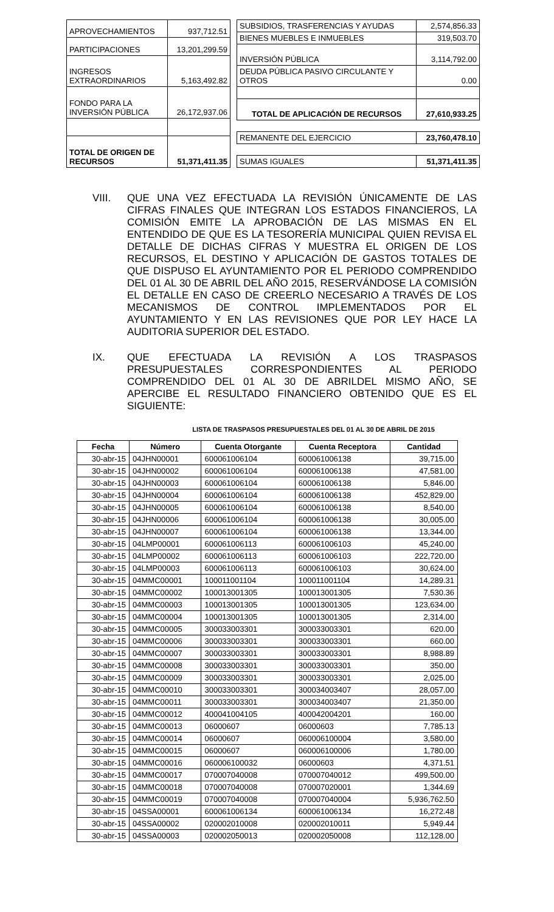| APROVECHAMIENTOS | 937,712.51 |
| PARTICIPACIONES | 13,201,299.59 |
| INGRESOS EXTRAORDINARIOS | 5,163,492.82 |
| FONDO PARA LA INVERSIÓN PÚBLICA | 26,172,937.06 |
| TOTAL DE ORIGEN DE RECURSOS | 51,371,411.35 |
| SUBSIDIOS, TRASFERENCIAS Y AYUDAS | 2,574,856.33 |
| BIENES MUEBLES E INMUEBLES | 319,503.70 |
| INVERSIÓN PÚBLICA | 3,114,792.00 |
| DEUDA PÚBLICA PASIVO CIRCULANTE Y OTROS | 0.00 |
| TOTAL DE APLICACIÓN DE RECURSOS | 27,610,933.25 |
| REMANENTE DEL EJERCICIO | 23,760,478.10 |
| SUMAS IGUALES | 51,371,411.35 |
VIII. QUE UNA VEZ EFECTUADA LA REVISIÓN ÚNICAMENTE DE LAS CIFRAS FINALES QUE INTEGRAN LOS ESTADOS FINANCIEROS, LA COMISIÓN EMITE LA APROBACIÓN DE LAS MISMAS EN EL ENTENDIDO DE QUE ES LA TESORERÍA MUNICIPAL QUIEN REVISA EL DETALLE DE DICHAS CIFRAS Y MUESTRA EL ORIGEN DE LOS RECURSOS, EL DESTINO Y APLICACIÓN DE GASTOS TOTALES DE QUE DISPUSO EL AYUNTAMIENTO POR EL PERIODO COMPRENDIDO DEL 01 AL 30 DE ABRIL DEL AÑO 2015, RESERVÁNDOSE LA COMISIÓN EL DETALLE EN CASO DE CREERLO NECESARIO A TRAVÉS DE LOS MECANISMOS DE CONTROL IMPLEMENTADOS POR EL AYUNTAMIENTO Y EN LAS REVISIONES QUE POR LEY HACE LA AUDITORIA SUPERIOR DEL ESTADO.
IX. QUE EFECTUADA LA REVISIÓN A LOS TRASPASOS PRESUPUESTALES CORRESPONDIENTES AL PERIODO COMPRENDIDO DEL 01 AL 30 DE ABRILDEL MISMO AÑO, SE APERCIBE EL RESULTADO FINANCIERO OBTENIDO QUE ES EL SIGUIENTE:
LISTA DE TRASPASOS PRESUPUESTALES DEL 01 AL 30 DE ABRIL DE 2015
| Fecha | Número | Cuenta Otorgante | Cuenta Receptora | Cantidad |
| --- | --- | --- | --- | --- |
| 30-abr-15 | 04JHN00001 | 600061006104 | 600061006138 | 39,715.00 |
| 30-abr-15 | 04JHN00002 | 600061006104 | 600061006138 | 47,581.00 |
| 30-abr-15 | 04JHN00003 | 600061006104 | 600061006138 | 5,846.00 |
| 30-abr-15 | 04JHN00004 | 600061006104 | 600061006138 | 452,829.00 |
| 30-abr-15 | 04JHN00005 | 600061006104 | 600061006138 | 8,540.00 |
| 30-abr-15 | 04JHN00006 | 600061006104 | 600061006138 | 30,005.00 |
| 30-abr-15 | 04JHN00007 | 600061006104 | 600061006138 | 13,344.00 |
| 30-abr-15 | 04LMP00001 | 600061006113 | 600061006103 | 45,240.00 |
| 30-abr-15 | 04LMP00002 | 600061006113 | 600061006103 | 222,720.00 |
| 30-abr-15 | 04LMP00003 | 600061006113 | 600061006103 | 30,624.00 |
| 30-abr-15 | 04MMC00001 | 100011001104 | 100011001104 | 14,289.31 |
| 30-abr-15 | 04MMC00002 | 100013001305 | 100013001305 | 7,530.36 |
| 30-abr-15 | 04MMC00003 | 100013001305 | 100013001305 | 123,634.00 |
| 30-abr-15 | 04MMC00004 | 100013001305 | 100013001305 | 2,314.00 |
| 30-abr-15 | 04MMC00005 | 300033003301 | 300033003301 | 620.00 |
| 30-abr-15 | 04MMC00006 | 300033003301 | 300033003301 | 660.00 |
| 30-abr-15 | 04MMC00007 | 300033003301 | 300033003301 | 8,988.89 |
| 30-abr-15 | 04MMC00008 | 300033003301 | 300033003301 | 350.00 |
| 30-abr-15 | 04MMC00009 | 300033003301 | 300033003301 | 2,025.00 |
| 30-abr-15 | 04MMC00010 | 300033003301 | 300034003407 | 28,057.00 |
| 30-abr-15 | 04MMC00011 | 300033003301 | 300034003407 | 21,350.00 |
| 30-abr-15 | 04MMC00012 | 400041004105 | 400042004201 | 160.00 |
| 30-abr-15 | 04MMC00013 | 06000607 | 06000603 | 7,785.13 |
| 30-abr-15 | 04MMC00014 | 06000607 | 060006100004 | 3,580.00 |
| 30-abr-15 | 04MMC00015 | 06000607 | 060006100006 | 1,780.00 |
| 30-abr-15 | 04MMC00016 | 060006100032 | 06000603 | 4,371.51 |
| 30-abr-15 | 04MMC00017 | 070007040008 | 070007040012 | 499,500.00 |
| 30-abr-15 | 04MMC00018 | 070007040008 | 070007020001 | 1,344.69 |
| 30-abr-15 | 04MMC00019 | 070007040008 | 070007040004 | 5,936,762.50 |
| 30-abr-15 | 04SSA00001 | 600061006134 | 600061006134 | 16,272.48 |
| 30-abr-15 | 04SSA00002 | 020002010008 | 020002010011 | 5,949.44 |
| 30-abr-15 | 04SSA00003 | 020002050013 | 020002050008 | 112,128.00 |